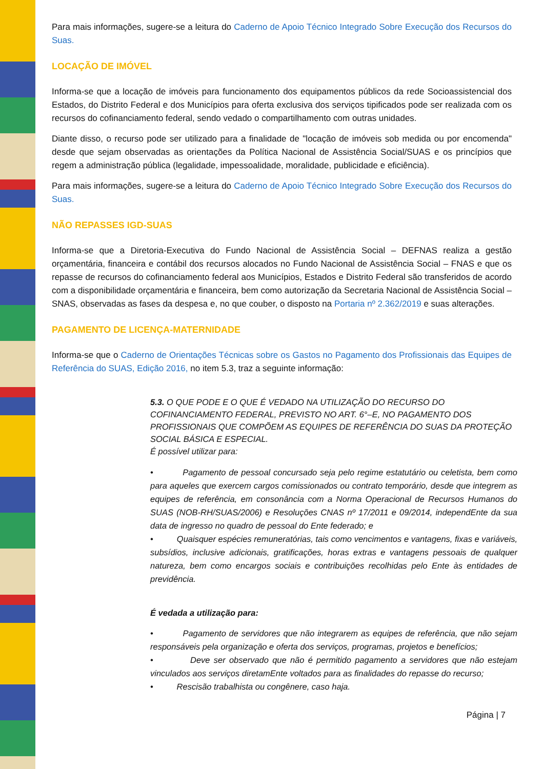Para mais informações, sugere-se a leitura do Caderno de Apoio Técnico Integrado Sobre Execução dos Recursos do Suas.
LOCAÇÃO DE IMÓVEL
Informa-se que a locação de imóveis para funcionamento dos equipamentos públicos da rede Socioassistencial dos Estados, do Distrito Federal e dos Municípios para oferta exclusiva dos serviços tipificados pode ser realizada com os recursos do cofinanciamento federal, sendo vedado o compartilhamento com outras unidades.
Diante disso, o recurso pode ser utilizado para a finalidade de "locação de imóveis sob medida ou por encomenda" desde que sejam observadas as orientações da Política Nacional de Assistência Social/SUAS e os princípios que regem a administração pública (legalidade, impessoalidade, moralidade, publicidade e eficiência).
Para mais informações, sugere-se a leitura do Caderno de Apoio Técnico Integrado Sobre Execução dos Recursos do Suas.
NÃO REPASSES IGD-SUAS
Informa-se que a Diretoria-Executiva do Fundo Nacional de Assistência Social – DEFNAS realiza a gestão orçamentária, financeira e contábil dos recursos alocados no Fundo Nacional de Assistência Social – FNAS e que os repasse de recursos do cofinanciamento federal aos Municípios, Estados e Distrito Federal são transferidos de acordo com a disponibilidade orçamentária e financeira, bem como autorização da Secretaria Nacional de Assistência Social – SNAS, observadas as fases da despesa e, no que couber, o disposto na Portaria nº 2.362/2019 e suas alterações.
PAGAMENTO DE LICENÇA-MATERNIDADE
Informa-se que o Caderno de Orientações Técnicas sobre os Gastos no Pagamento dos Profissionais das Equipes de Referência do SUAS, Edição 2016, no item 5.3, traz a seguinte informação:
5.3. O QUE PODE E O QUE É VEDADO NA UTILIZAÇÃO DO RECURSO DO COFINANCIAMENTO FEDERAL, PREVISTO NO ART. 6°–E, NO PAGAMENTO DOS PROFISSIONAIS QUE COMPÕEM AS EQUIPES DE REFERÊNCIA DO SUAS DA PROTEÇÃO SOCIAL BÁSICA E ESPECIAL.
É possível utilizar para:
• Pagamento de pessoal concursado seja pelo regime estatutário ou celetista, bem como para aqueles que exercem cargos comissionados ou contrato temporário, desde que integrem as equipes de referência, em consonância com a Norma Operacional de Recursos Humanos do SUAS (NOB-RH/SUAS/2006) e Resoluções CNAS nº 17/2011 e 09/2014, independEnte da sua data de ingresso no quadro de pessoal do Ente federado; e
• Quaisquer espécies remuneratórias, tais como vencimentos e vantagens, fixas e variáveis, subsídios, inclusive adicionais, gratificações, horas extras e vantagens pessoais de qualquer natureza, bem como encargos sociais e contribuições recolhidas pelo Ente às entidades de previdência.
É vedada a utilização para:
• Pagamento de servidores que não integrarem as equipes de referência, que não sejam responsáveis pela organização e oferta dos serviços, programas, projetos e benefícios;
• Deve ser observado que não é permitido pagamento a servidores que não estejam vinculados aos serviços diretamEnte voltados para as finalidades do repasse do recurso;
• Rescisão trabalhista ou congênere, caso haja.
Página | 7